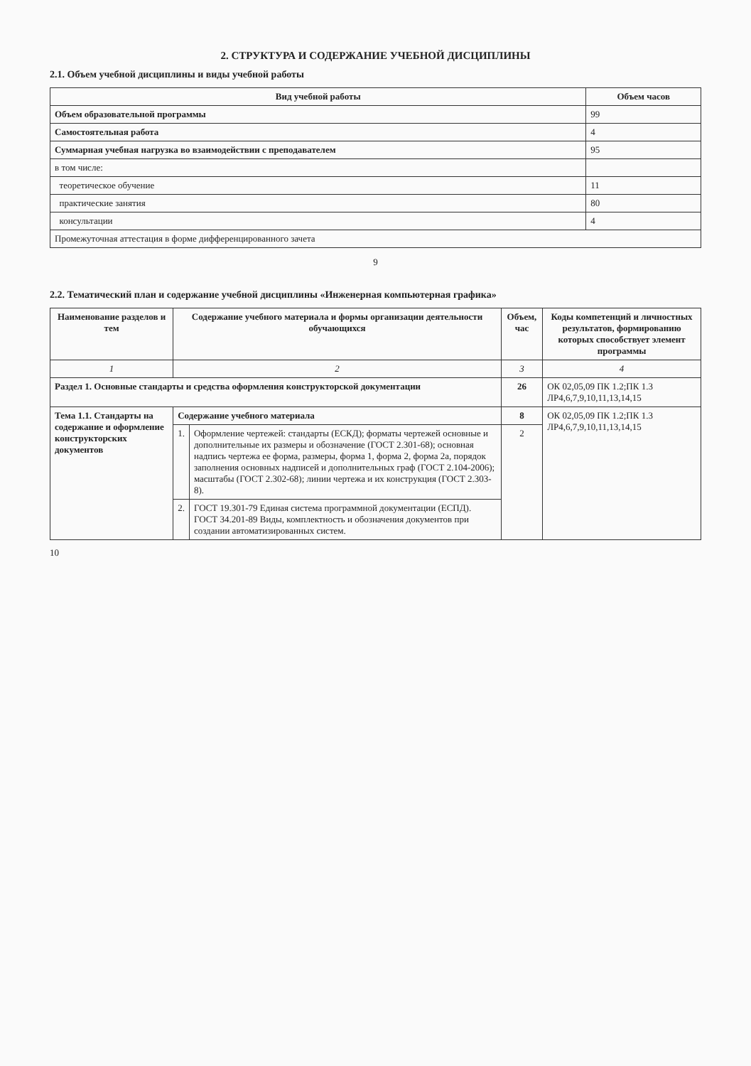2. СТРУКТУРА И СОДЕРЖАНИЕ УЧЕБНОЙ ДИСЦИПЛИНЫ
2.1. Объем учебной дисциплины и виды учебной работы
| Вид учебной работы | Объем часов |
| --- | --- |
| Объем образовательной программы | 99 |
| Самостоятельная работа | 4 |
| Суммарная учебная нагрузка во взаимодействии с преподавателем | 95 |
| в том числе: | |
| теоретическое обучение | 11 |
| практические занятия | 80 |
| консультации | 4 |
| Промежуточная аттестация в форме дифференцированного зачета | |
9
2.2. Тематический план и содержание учебной дисциплины «Инженерная компьютерная графика»
| Наименование разделов и тем | Содержание учебного материала и формы организации деятельности обучающихся | | Объем, час | Коды компетенций и личностных результатов, формированию которых способствует элемент программы |
| --- | --- | --- | --- | --- |
| 1 | 2 | | 3 | 4 |
| Раздел 1. Основные стандарты и средства оформления конструкторской документации | | | 26 | ОК 02,05,09 ПК 1.2;ПК 1.3 ЛР4,6,7,9,10,11,13,14,15 |
| Тема 1.1. Стандарты на содержание и оформление конструкторских документов | Содержание учебного материала | | 8 | ОК 02,05,09 ПК 1.2;ПК 1.3 ЛР4,6,7,9,10,11,13,14,15 |
| | 1. | Оформление чертежей: стандарты (ЕСКД); форматы чертежей основные и дополнительные их размеры и обозначение (ГОСТ 2.301-68); основная надпись чертежа ее форма, размеры, форма 1, форма 2, форма 2а, порядок заполнения основных надписей и дополнительных граф (ГОСТ 2.104-2006); масштабы (ГОСТ 2.302-68); линии чертежа и их конструкция (ГОСТ 2.303-8). | 2 | |
| | 2. | ГОСТ 19.301-79 Единая система программной документации (ЕСПД). ГОСТ 34.201-89 Виды, комплектность и обозначения документов при создании автоматизированных систем. | | |
10